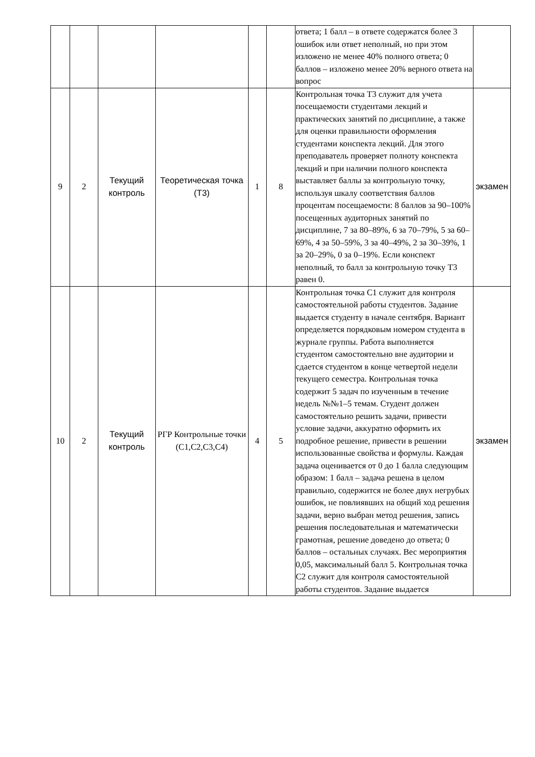| | | | | | | ответа; 1 балл – в ответе содержатся более 3 ошибок или ответ неполный, но при этом изложено не менее 40% полного ответа; 0 баллов – изложено менее 20% верного ответа на вопрос | |
| 9 | 2 | Текущий контроль | Теоретическая точка (Т3) | 1 | 8 | Контрольная точка Т3 служит для учета посещаемости студентами лекций и практических занятий по дисциплине, а также для оценки правильности оформления студентами конспекта лекций. Для этого преподаватель проверяет полноту конспекта лекций и при наличии полного конспекта выставляет баллы за контрольную точку, используя шкалу соответствия баллов процентам посещаемости: 8 баллов за 90–100% посещенных аудиторных занятий по дисциплине, 7 за 80–89%, 6 за 70–79%, 5 за 60–69%, 4 за 50–59%, 3 за 40–49%, 2 за 30–39%, 1 за 20–29%, 0 за 0–19%. Если конспект неполный, то балл за контрольную точку Т3 равен 0. | экзамен |
| 10 | 2 | Текущий контроль | РГР Контрольные точки (С1,С2,С3,С4) | 4 | 5 | Контрольная точка С1 служит для контроля самостоятельной работы студентов. Задание выдается студенту в начале сентября. Вариант определяется порядковым номером студента в журнале группы. Работа выполняется студентом самостоятельно вне аудитории и сдается студентом в конце четвертой недели текущего семестра. Контрольная точка содержит 5 задач по изученным в течение недель №№1–5 темам. Студент должен самостоятельно решить задачи, привести условие задачи, аккуратно оформить их подробное решение, привести в решении использованные свойства и формулы. Каждая задача оценивается от 0 до 1 балла следующим образом: 1 балл – задача решена в целом правильно, содержится не более двух негрубых ошибок, не повлиявших на общий ход решения задачи, верно выбран метод решения, запись решения последовательная и математически грамотная, решение доведено до ответа; 0 баллов – остальных случаях. Вес мероприятия 0,05, максимальный балл 5. Контрольная точка С2 служит для контроля самостоятельной работы студентов. Задание выдается | экзамен |